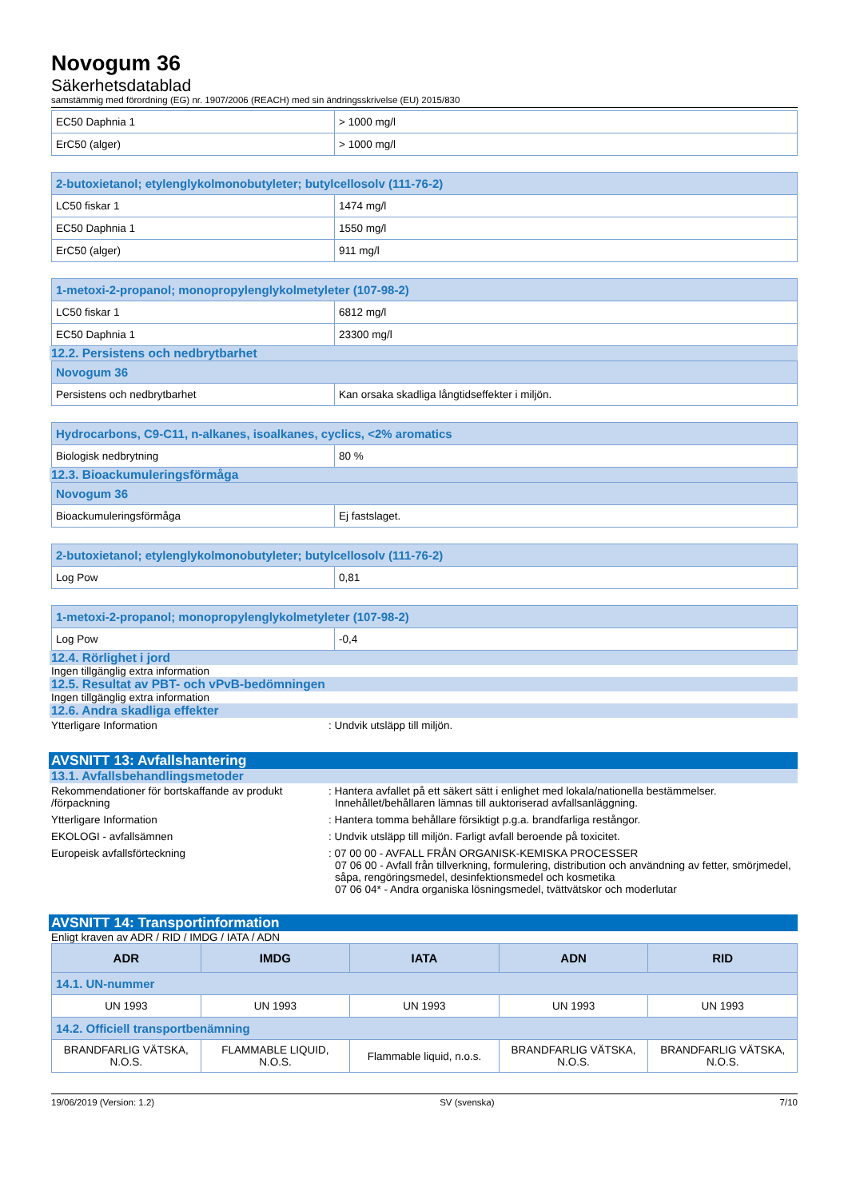Novogum 36
Säkerhetsdatablad
samstämmig med förordning (EG) nr. 1907/2006 (REACH) med sin ändringsskrivelse (EU) 2015/830
| EC50 Daphnia 1 | > 1000 mg/l |
| ErC50 (alger) | > 1000 mg/l |
| 2-butoxietanol; etylenglykolmonobutyleter; butylcellosolv (111-76-2) | |
| LC50 fiskar 1 | 1474 mg/l |
| EC50 Daphnia 1 | 1550 mg/l |
| ErC50 (alger) | 911 mg/l |
| 1-metoxi-2-propanol; monopropylenglykolmetyleter (107-98-2) | |
| LC50 fiskar 1 | 6812 mg/l |
| EC50 Daphnia 1 | 23300 mg/l |
12.2. Persistens och nedbrytbarhet
| Novogum 36 | |
| Persistens och nedbrytbarhet | Kan orsaka skadliga långtidseffekter i miljön. |
| Hydrocarbons, C9-C11, n-alkanes, isoalkanes, cyclics, <2% aromatics | |
| Biologisk nedbrytning | 80 % |
12.3. Bioackumuleringsförmåga
| Novogum 36 | |
| Bioackumuleringsförmåga | Ej fastslaget. |
| 2-butoxietanol; etylenglykolmonobutyleter; butylcellosolv (111-76-2) | |
| Log Pow | 0,81 |
| 1-metoxi-2-propanol; monopropylenglykolmetyleter (107-98-2) | |
| Log Pow | -0,4 |
12.4. Rörlighet i jord
Ingen tillgänglig extra information
12.5. Resultat av PBT- och vPvB-bedömningen
Ingen tillgänglig extra information
12.6. Andra skadliga effekter
Ytterligare Information : Undvik utsläpp till miljön.
AVSNITT 13: Avfallshantering
13.1. Avfallsbehandlingsmetoder
Rekommendationer för bortskaffande av produkt /förpackning
: Hantera avfallet på ett säkert sätt i enlighet med lokala/nationella bestämmelser. Innehållet/behållaren lämnas till auktoriserad avfallsanläggning.
Ytterligare Information : Hantera tomma behållare försiktigt p.g.a. brandfarliga restångor.
EKOLOGI - avfallsämnen : Undvik utsläpp till miljön. Farligt avfall beroende på toxicitet.
Europeisk avfallsförteckning : 07 00 00 - AVFALL FRÅN ORGANISK-KEMISKA PROCESSER
07 06 00 - Avfall från tillverkning, formulering, distribution och användning av fetter, smörjmedel, såpa, rengöringsmedel, desinfektionsmedel och kosmetika
07 06 04* - Andra organiska lösningsmedel, tvättvätskor och moderlutar
AVSNITT 14: Transportinformation
Enligt kraven av ADR / RID / IMDG / IATA / ADN
| ADR | IMDG | IATA | ADN | RID |
| --- | --- | --- | --- | --- |
| 14.1. UN-nummer | | | | |
| UN 1993 | UN 1993 | UN 1993 | UN 1993 | UN 1993 |
| 14.2. Officiell transportbenämning | | | | |
| BRANDFARLIG VÄTSKA, N.O.S. | FLAMMABLE LIQUID, N.O.S. | Flammable liquid, n.o.s. | BRANDFARLIG VÄTSKA, N.O.S. | BRANDFARLIG VÄTSKA, N.O.S. |
19/06/2019 (Version: 1.2) SV (svenska) 7/10